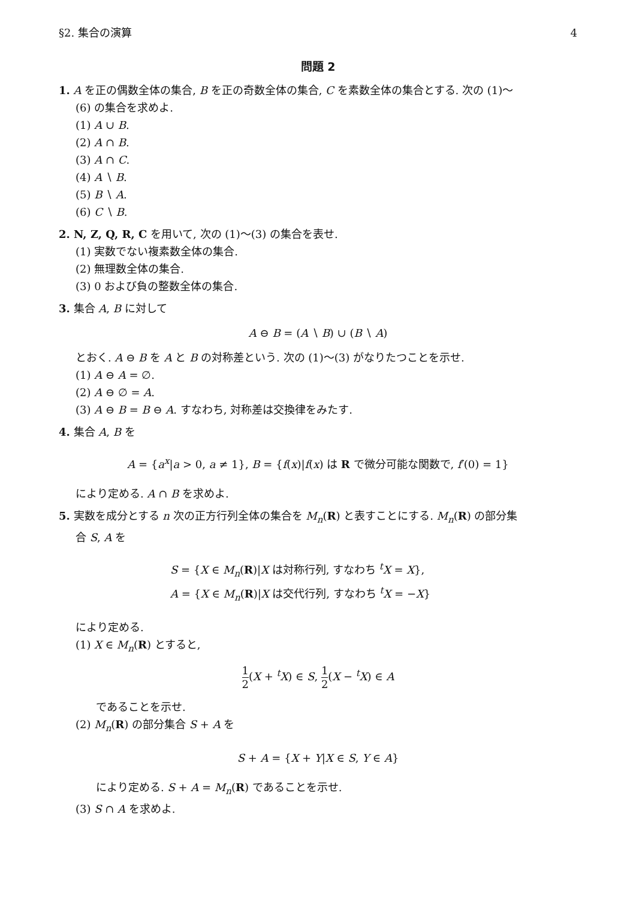§2. 集合の演算 4
問題 2
1. A を正の偶数全体の集合, B を正の奇数全体の集合, C を素数全体の集合とする. 次の (1)〜
(6) の集合を求めよ.
(1) A ∪ B.
(2) A ∩ B.
(3) A ∩ C.
(4) A ∖ B.
(5) B ∖ A.
(6) C ∖ B.
2. N, Z, Q, R, C を用いて, 次の (1)〜(3) の集合を表せ.
(1) 実数でない複素数全体の集合.
(2) 無理数全体の集合.
(3) 0 および負の整数全体の集合.
3. 集合 A, B に対して
A ⊖ B = (A ∖ B) ∪ (B ∖ A)
とおく. A ⊖ B を A と B の対称差という. 次の (1)〜(3) がなりたつことを示せ.
(1) A ⊖ A = ∅.
(2) A ⊖ ∅ = A.
(3) A ⊖ B = B ⊖ A. すなわち, 対称差は交換律をみたす.
4. 集合 A, B を
A = {a<sup>x</sup>|a > 0, a ≠ 1}, B = {f(x)|f(x) は R で微分可能な関数で, f′(0) = 1}
により定める. A ∩ B を求めよ.
5. 実数を成分とする n 次の正方行列全体の集合を M<sub>n</sub>(R) と表すことにする. M<sub>n</sub>(R) の部分集
合 S, A を
S = {X ∈ M<sub>n</sub>(R)|X は対称行列, すなわち <sup>t</sup>X = X},
A = {X ∈ M<sub>n</sub>(R)|X は交代行列, すなわち <sup>t</sup>X = −X}
により定める.
(1) X ∈ M<sub>n</sub>(R) とすると,
1 2(X + <sup>t</sup>X) ∈ S, 1 2(X − <sup>t</sup>X) ∈ A
であることを示せ.
(2) M<sub>n</sub>(R) の部分集合 S + A を
S + A = {X + Y|X ∈ S, Y ∈ A}
により定める. S + A = M<sub>n</sub>(R) であることを示せ.
(3) S ∩ A を求めよ.